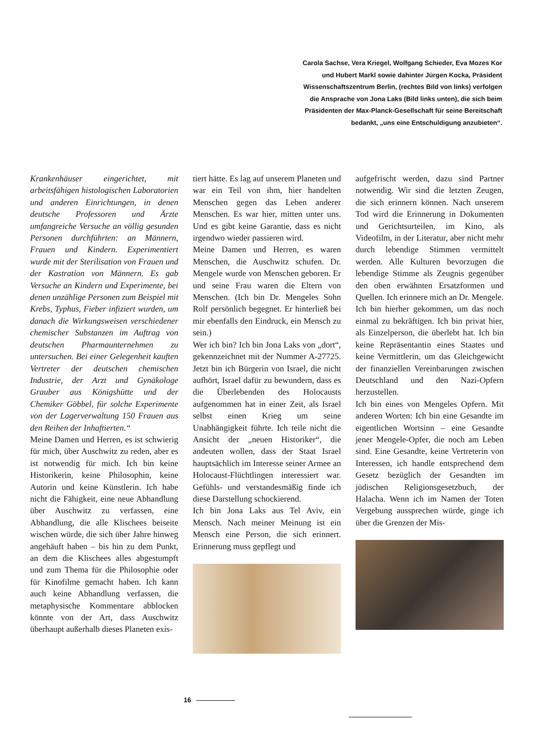Carola Sachse, Vera Kriegel, Wolfgang Schieder, Eva Mozes Kor und Hubert Markl sowie dahinter Jürgen Kocka, Präsident Wissenschaftszentrum Berlin, (rechtes Bild von links) verfolgen die Ansprache von Jona Laks (Bild links unten), die sich beim Präsidenten der Max-Planck-Gesellschaft für seine Bereitschaft bedankt, „uns eine Entschuldigung anzubieten“.
Krankenhäuser eingerichtet, mit arbeitsfähigen histologischen Laboratorien und anderen Einrichtungen, in denen deutsche Professoren und Ärzte umfangreiche Versuche an völlig gesunden Personen durchführten: an Männern, Frauen und Kindern. Experimentiert wurde mit der Sterilisation von Frauen und der Kastration von Männern. Es gab Versuche an Kindern und Experimente, bei denen unzählige Personen zum Beispiel mit Krebs, Typhus, Fieber infiziert wurden, um danach die Wirkungsweisen verschiedener chemischer Substanzen im Auftrag von deutschen Pharmaunternehmen zu untersuchen. Bei einer Gelegenheit kauften Vertreter der deutschen chemischen Industrie, der Arzt und Gynäkologe Grauber aus Königshütte und der Chemiker Göbbel, für solche Experimente von der Lagerverwaltung 150 Frauen aus den Reihen der Inhaftierten.“
Meine Damen und Herren, es ist schwierig für mich, über Auschwitz zu reden, aber es ist notwendig für mich. Ich bin keine Historikerin, keine Philosophin, keine Autorin und keine Künstlerin. Ich habe nicht die Fähigkeit, eine neue Abhandlung über Auschwitz zu verfassen, eine Abhandlung, die alle Klischees beiseite wischen würde, die sich über Jahre hinweg angehäuft haben – bis hin zu dem Punkt, an dem die Klischees alles abgestumpft und zum Thema für die Philosophie oder für Kinofilme gemacht haben. Ich kann auch keine Abhandlung verfassen, die metaphysische Kommentare abblocken könnte von der Art, dass Auschwitz überhaupt außerhalb dieses Planeten exis-
tiert hätte. Es lag auf unserem Planeten und war ein Teil von ihm, hier handelten Menschen gegen das Leben anderer Menschen. Es war hier, mitten unter uns. Und es gibt keine Garantie, dass es nicht irgendwo wieder passieren wird.
Meine Damen und Herren, es waren Menschen, die Auschwitz schufen. Dr. Mengele wurde von Menschen geboren. Er und seine Frau waren die Eltern von Menschen. (Ich bin Dr. Mengeles Sohn Rolf persönlich begegnet. Er hinterließ bei mir ebenfalls den Eindruck, ein Mensch zu sein.)
Wer ich bin? Ich bin Jona Laks von „dort“, gekennzeichnet mit der Nummer A-27725. Jetzt bin ich Bürgerin von Israel, die nicht aufhört, Israel dafür zu bewundern, dass es die Überlebenden des Holocausts aufgenommen hat in einer Zeit, als Israel selbst einen Krieg um seine Unabhängigkeit führte. Ich teile nicht die Ansicht der „neuen Historiker“, die andeuten wollen, dass der Staat Israel hauptsächlich im Interesse seiner Armee an Holocaust-Flüchtlingen interessiert war. Gefühls- und verstandesmäßig finde ich diese Darstellung schockierend.
Ich bin Jona Laks aus Tel Aviv, ein Mensch. Nach meiner Meinung ist ein Mensch eine Person, die sich erinnert. Erinnerung muss gepflegt und
aufgefrischt werden, dazu sind Partner notwendig. Wir sind die letzten Zeugen, die sich erinnern können. Nach unserem Tod wird die Erinnerung in Dokumenten und Gerichtsurteilen, im Kino, als Videofilm, in der Literatur, aber nicht mehr durch lebendige Stimmen vermittelt werden. Alle Kulturen bevorzugen die lebendige Stimme als Zeugnis gegenüber den oben erwähnten Ersatzformen und Quellen. Ich erinnere mich an Dr. Mengele.
Ich bin hierher gekommen, um das noch einmal zu bekräftigen. Ich bin privat hier, als Einzelperson, die überlebt hat. Ich bin keine Repräsentantin eines Staates und keine Vermittlerin, um das Gleichgewicht der finanziellen Vereinbarungen zwischen Deutschland und den Nazi-Opfern herzustellen.
Ich bin eines von Mengeles Opfern. Mit anderen Worten: Ich bin eine Gesandte im eigentlichen Wortsinn – eine Gesandte jener Mengele-Opfer, die noch am Leben sind. Eine Gesandte, keine Vertreterin von Interessen, ich handle entsprechend dem Gesetz bezüglich der Gesandten im jüdischen Religionsgesetzbuch, der Halacha. Wenn ich im Namen der Toten Vergebung aussprechen würde, ginge ich über die Grenzen der Mis-
16